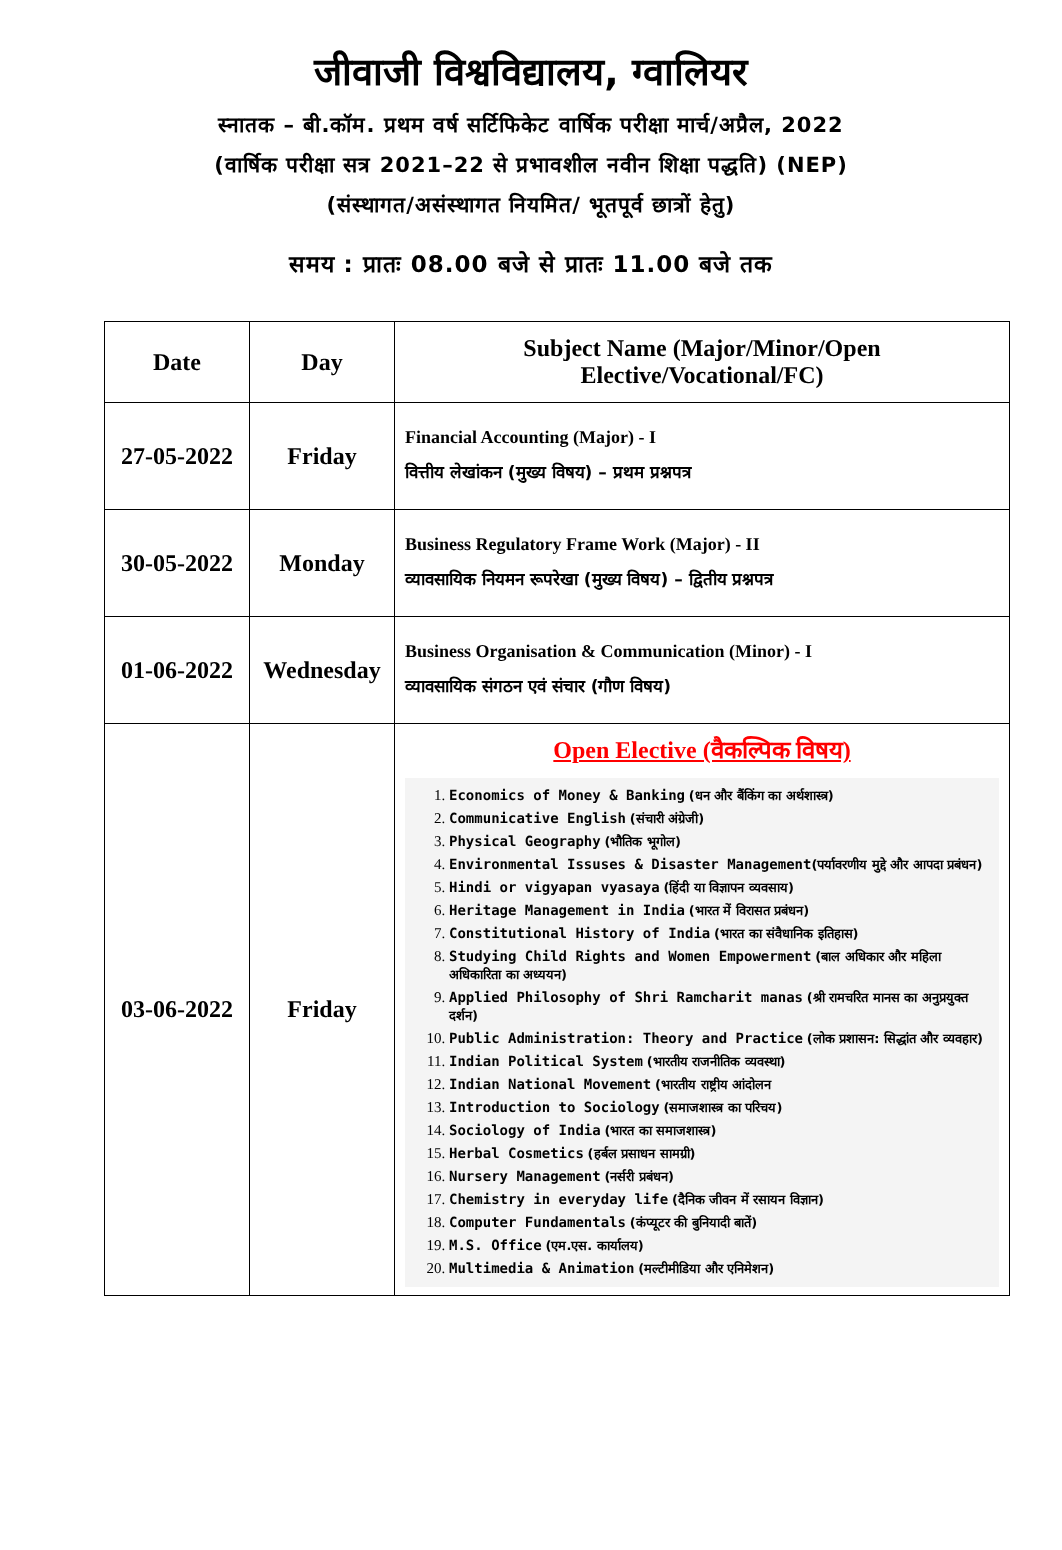जीवाजी विश्वविद्यालय, ग्वालियर
स्नातक – बी.कॉम. प्रथम वर्ष सर्टिफिकेट वार्षिक परीक्षा मार्च/अप्रैल, 2022
(वार्षिक परीक्षा सत्र 2021–22 से प्रभावशील नवीन शिक्षा पद्धति) (NEP)
(संस्थागत/असंस्थागत नियमित/ भूतपूर्व छात्रों हेतु)
समय : प्रातः 08.00 बजे से प्रातः 11.00 बजे तक
| Date | Day | Subject Name (Major/Minor/Open Elective/Vocational/FC) |
| --- | --- | --- |
| 27-05-2022 | Friday | Financial Accounting (Major) - I वित्तीय लेखांकन (मुख्य विषय) – प्रथम प्रश्नपत्र |
| 30-05-2022 | Monday | Business Regulatory Frame Work (Major) - II व्यावसायिक नियमन रूपरेखा (मुख्य विषय) – द्वितीय प्रश्नपत्र |
| 01-06-2022 | Wednesday | Business Organisation & Communication (Minor) - I व्यावसायिक संगठन एवं संचार (गौण विषय) |
| 03-06-2022 | Friday | Open Elective (वैकल्पिक विषय) 1. Economics of Money & Banking (धन और बैंकिंग का अर्थशास्त्र) 2. Communicative English (संचारी अंग्रेजी) 3. Physical Geography (भौतिक भूगोल) 4. Environmental Issuses & Disaster Management (पर्यावरणीय मुद्दे और आपदा प्रबंधन) 5. Hindi or vigyapan vyasaya (हिंदी या विज्ञापन व्यवसाय) 6. Heritage Management in India (भारत में विरासत प्रबंधन) 7. Constitutional History of India (भारत का संवैधानिक इतिहास) 8. Studying Child Rights and Women Empowerment (बाल अधिकार और महिला अधिकारिता का अध्ययन) 9. Applied Philosophy of Shri Ramcharit manas (श्री रामचरित मानस का अनुप्रयुक्त दर्शन) 10. Public Administration: Theory and Practice (लोक प्रशासन: सिद्धांत और व्यवहार) 11. Indian Political System (भारतीय राजनीतिक व्यवस्था) 12. Indian National Movement (भारतीय राष्ट्रीय आंदोलन 13. Introduction to Sociology (समाजशास्त्र का परिचय) 14. Sociology of India (भारत का समाजशास्त्र) 15. Herbal Cosmetics (हर्बल प्रसाधन सामग्री) 16. Nursery Management (नर्सरी प्रबंधन) 17. Chemistry in everyday life (दैनिक जीवन में रसायन विज्ञान) 18. Computer Fundamentals (कंप्यूटर की बुनियादी बातें) 19. M.S. Office (एम.एस. कार्यालय) 20. Multimedia & Animation (मल्टीमीडिया और एनिमेशन) |